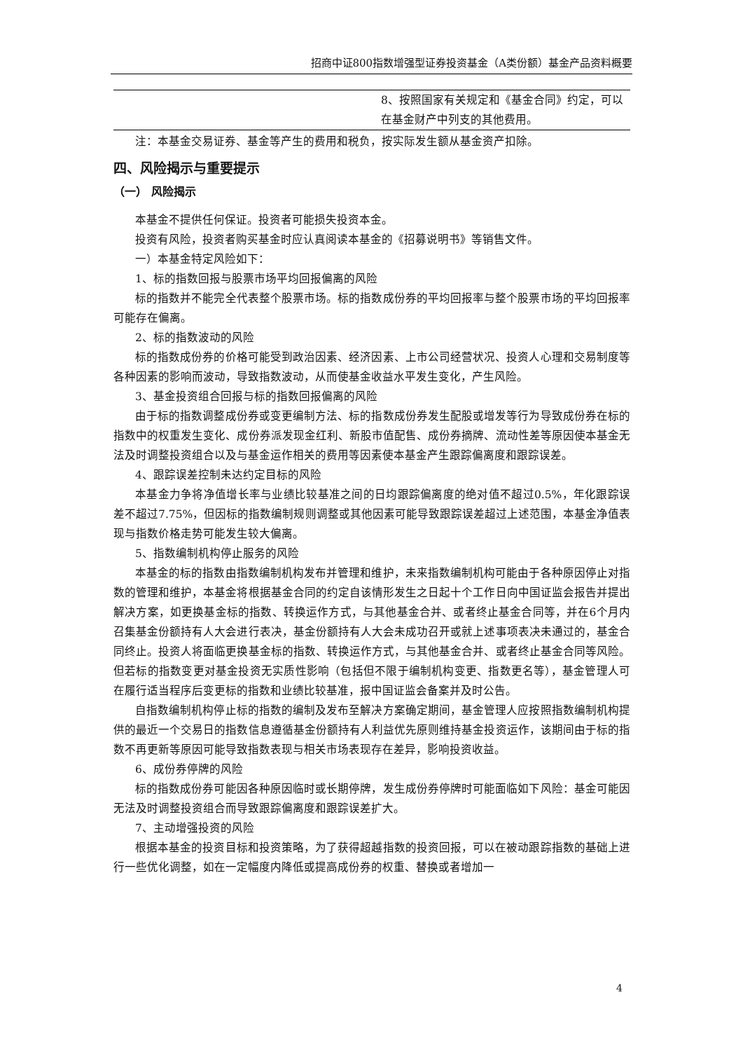招商中证800指数增强型证券投资基金（A类份额）基金产品资料概要
| | 8、按照国家有关规定和《基金合同》约定，可以在基金财产中列支的其他费用。 |
注：本基金交易证券、基金等产生的费用和税负，按实际发生额从基金资产扣除。
四、风险揭示与重要提示
（一） 风险揭示
本基金不提供任何保证。投资者可能损失投资本金。
投资有风险，投资者购买基金时应认真阅读本基金的《招募说明书》等销售文件。
一）本基金特定风险如下：
1、标的指数回报与股票市场平均回报偏离的风险
标的指数并不能完全代表整个股票市场。标的指数成份券的平均回报率与整个股票市场的平均回报率可能存在偏离。
2、标的指数波动的风险
标的指数成份券的价格可能受到政治因素、经济因素、上市公司经营状况、投资人心理和交易制度等各种因素的影响而波动，导致指数波动，从而使基金收益水平发生变化，产生风险。
3、基金投资组合回报与标的指数回报偏离的风险
由于标的指数调整成份券或变更编制方法、标的指数成份券发生配股或增发等行为导致成份券在标的指数中的权重发生变化、成份券派发现金红利、新股市值配售、成份券摘牌、流动性差等原因使本基金无法及时调整投资组合以及与基金运作相关的费用等因素使本基金产生跟踪偏离度和跟踪误差。
4、跟踪误差控制未达约定目标的风险
本基金力争将净值增长率与业绩比较基准之间的日均跟踪偏离度的绝对值不超过0.5%，年化跟踪误差不超过7.75%，但因标的指数编制规则调整或其他因素可能导致跟踪误差超过上述范围，本基金净值表现与指数价格走势可能发生较大偏离。
5、指数编制机构停止服务的风险
本基金的标的指数由指数编制机构发布并管理和维护，未来指数编制机构可能由于各种原因停止对指数的管理和维护，本基金将根据基金合同的约定自该情形发生之日起十个工作日向中国证监会报告并提出解决方案，如更换基金标的指数、转换运作方式，与其他基金合并、或者终止基金合同等，并在6个月内召集基金份额持有人大会进行表决，基金份额持有人大会未成功召开或就上述事项表决未通过的，基金合同终止。投资人将面临更换基金标的指数、转换运作方式，与其他基金合并、或者终止基金合同等风险。但若标的指数变更对基金投资无实质性影响（包括但不限于编制机构变更、指数更名等），基金管理人可在履行适当程序后变更标的指数和业绩比较基准，报中国证监会备案并及时公告。
自指数编制机构停止标的指数的编制及发布至解决方案确定期间，基金管理人应按照指数编制机构提供的最近一个交易日的指数信息遵循基金份额持有人利益优先原则维持基金投资运作，该期间由于标的指数不再更新等原因可能导致指数表现与相关市场表现存在差异，影响投资收益。
6、成份券停牌的风险
标的指数成份券可能因各种原因临时或长期停牌，发生成份券停牌时可能面临如下风险：基金可能因无法及时调整投资组合而导致跟踪偏离度和跟踪误差扩大。
7、主动增强投资的风险
根据本基金的投资目标和投资策略，为了获得超越指数的投资回报，可以在被动跟踪指数的基础上进行一些优化调整，如在一定幅度内降低或提高成份券的权重、替换或者增加一
4